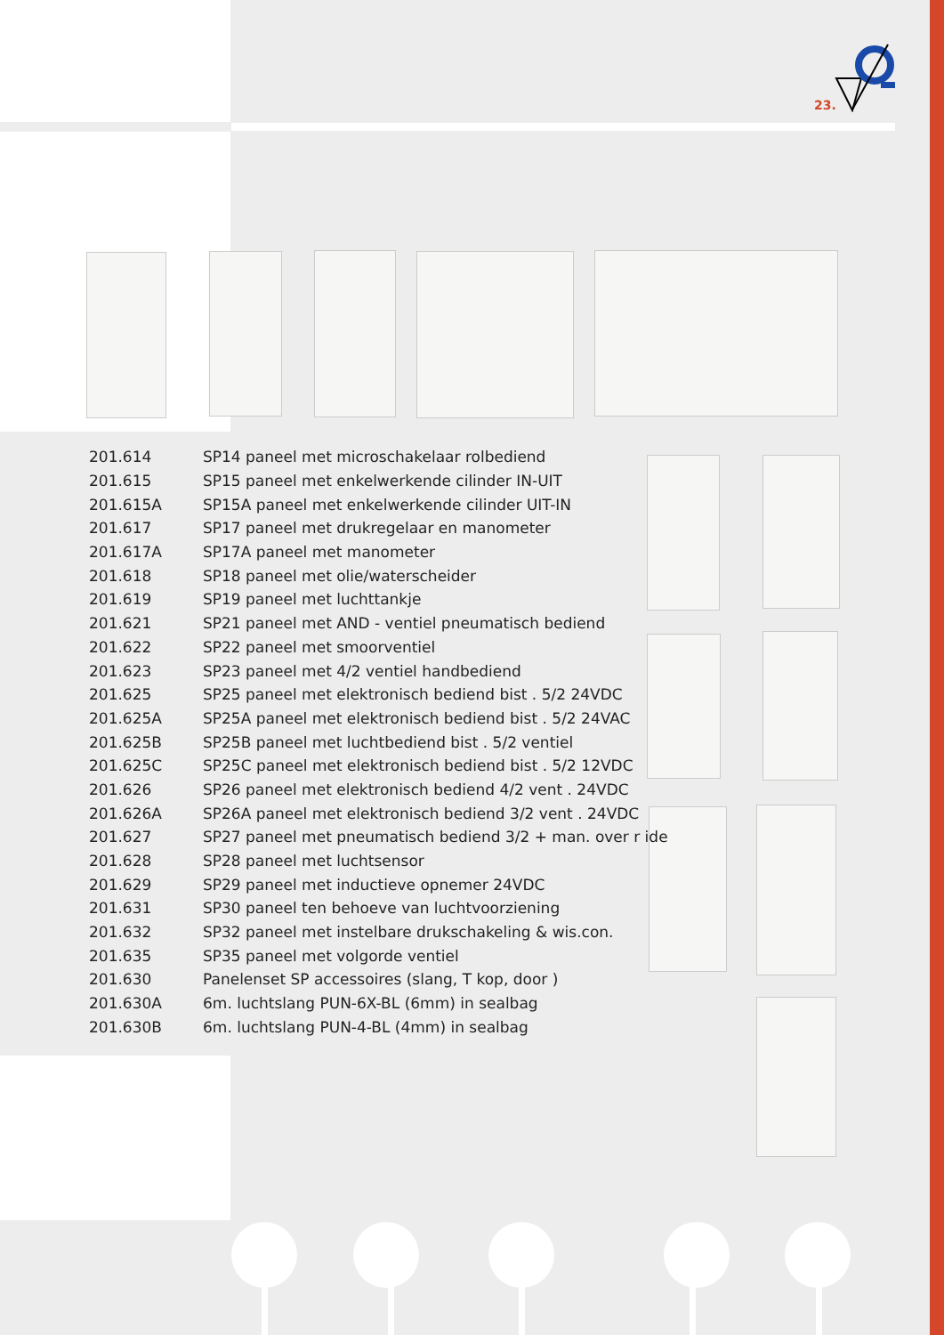23.
| 201.614 | SP14 paneel met microschakelaar rolbediend |
| 201.615 | SP15 paneel met enkelwerkende cilinder IN-UIT |
| 201.615A | SP15A paneel met enkelwerkende cilinder UIT-IN |
| 201.617 | SP17 paneel met drukregelaar en manometer |
| 201.617A | SP17A paneel met manometer |
| 201.618 | SP18 paneel met olie/waterscheider |
| 201.619 | SP19 paneel met luchttankje |
| 201.621 | SP21 paneel met AND - ventiel pneumatisch bediend |
| 201.622 | SP22 paneel met smoorventiel |
| 201.623 | SP23 paneel met 4/2 ventiel handbediend |
| 201.625 | SP25 paneel met elektronisch bediend bist . 5/2 24VDC |
| 201.625A | SP25A paneel met elektronisch bediend bist . 5/2 24VAC |
| 201.625B | SP25B paneel met luchtbediend bist . 5/2 ventiel |
| 201.625C | SP25C paneel met elektronisch bediend bist . 5/2 12VDC |
| 201.626 | SP26 paneel met elektronisch bediend 4/2 vent . 24VDC |
| 201.626A | SP26A paneel met elektronisch bediend 3/2 vent . 24VDC |
| 201.627 | SP27 paneel met pneumatisch bediend 3/2 + man. over r ide |
| 201.628 | SP28 paneel met luchtsensor |
| 201.629 | SP29 paneel met inductieve opnemer 24VDC |
| 201.631 | SP30 paneel ten behoeve van luchtvoorziening |
| 201.632 | SP32 paneel met instelbare drukschakeling & wis.con. |
| 201.635 | SP35 paneel met volgorde ventiel |
| 201.630 | Panelenset SP accessoires (slang, T kop, door ) |
| 201.630A | 6m. luchtslang PUN-6X-BL (6mm) in sealbag |
| 201.630B | 6m. luchtslang PUN-4-BL (4mm) in sealbag |